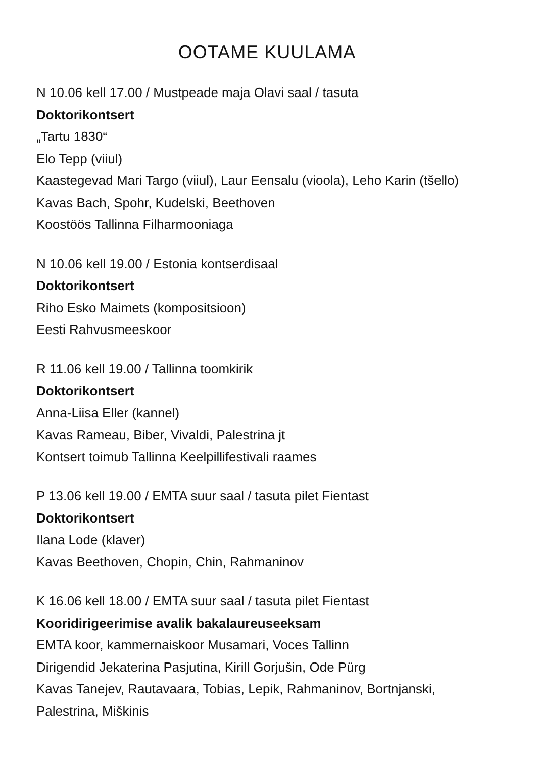OOTAME KUULAMA
N 10.06 kell 17.00 / Mustpeade maja Olavi saal / tasuta
Doktorikontsert
„Tartu 1830“
Elo Tepp (viiul)
Kaastegevad Mari Targo (viiul), Laur Eensalu (vioola), Leho Karin (tšello)
Kavas Bach, Spohr, Kudelski, Beethoven
Koostöös Tallinna Filharmooniaga
N 10.06 kell 19.00 / Estonia kontserdisaal
Doktorikontsert
Riho Esko Maimets (kompositsioon)
Eesti Rahvusmeeskoor
R 11.06 kell 19.00 / Tallinna toomkirik
Doktorikontsert
Anna-Liisa Eller (kannel)
Kavas Rameau, Biber, Vivaldi, Palestrina jt
Kontsert toimub Tallinna Keelpillifestivali raames
P 13.06 kell 19.00 / EMTA suur saal / tasuta pilet Fientast
Doktorikontsert
Ilana Lode (klaver)
Kavas Beethoven, Chopin, Chin, Rahmaninov
K 16.06 kell 18.00 / EMTA suur saal / tasuta pilet Fientast
Kooridirigeerimise avalik bakalaureuseeksam
EMTA koor, kammernaiskoor Musamari, Voces Tallinn
Dirigendid Jekaterina Pasjutina, Kirill Gorjušin, Ode Pürg
Kavas Tanejev, Rautavaara, Tobias, Lepik, Rahmaninov, Bortnjanski,
Palestrina, Miškinis